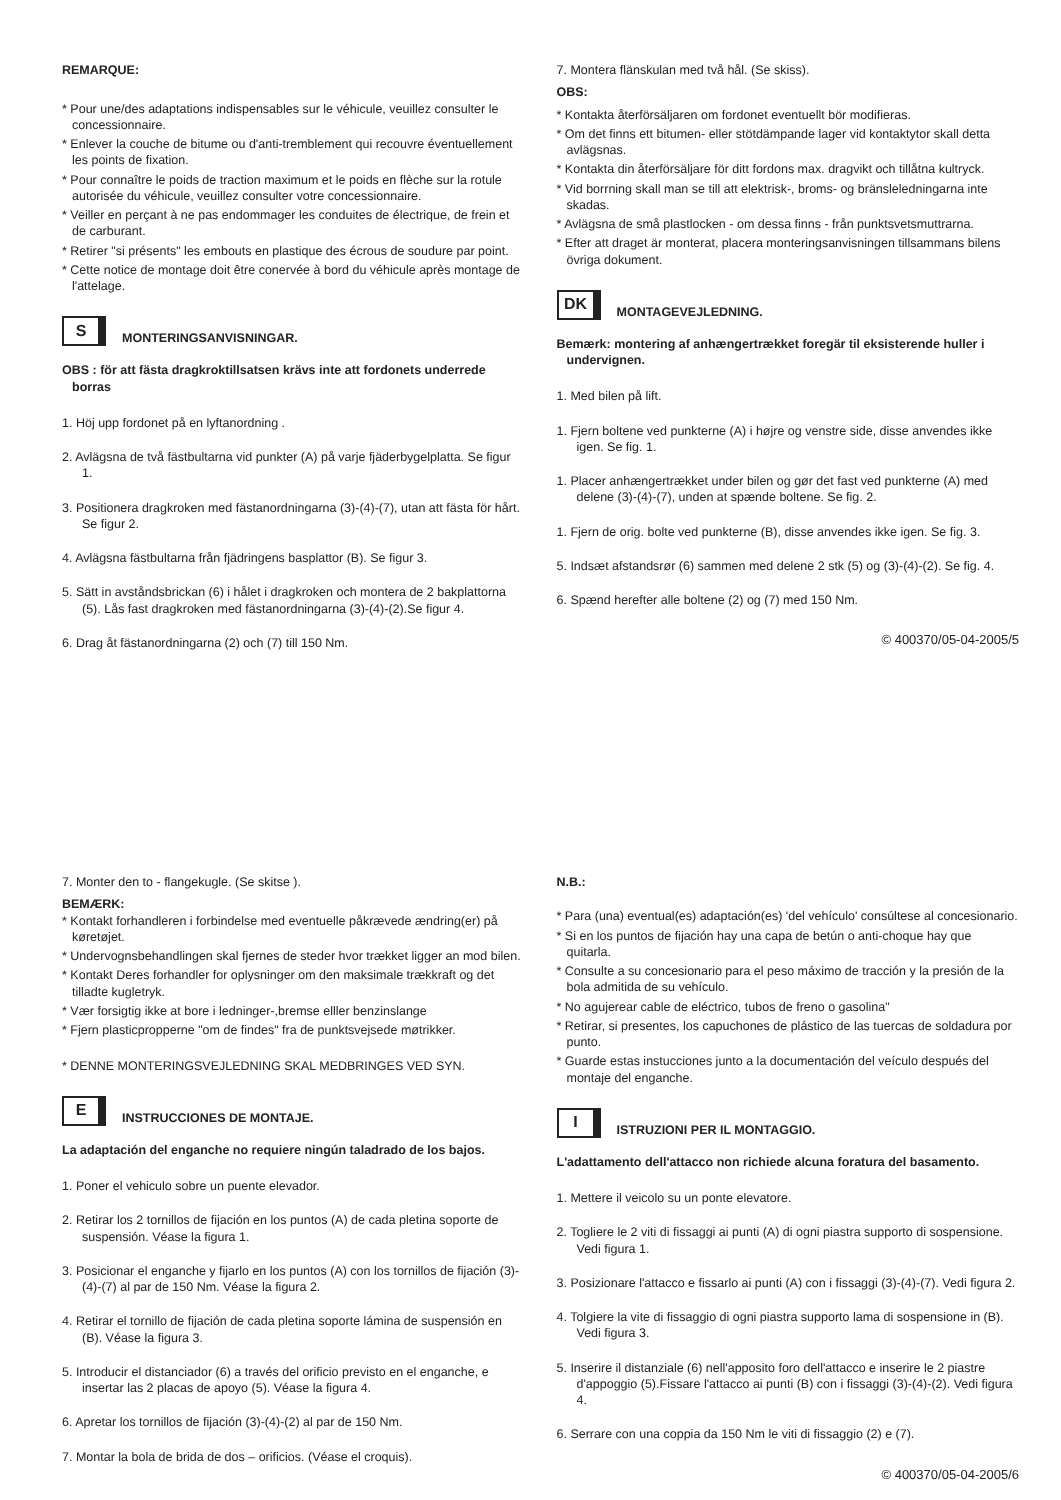REMARQUE:
* Pour une/des adaptations indispensables sur le véhicule, veuillez consulter le concessionnaire.
* Enlever la couche de bitume ou d'anti-tremblement qui recouvre éventuellement les points de fixation.
* Pour connaître le poids de traction maximum et le poids en flèche sur la rotule autorisée du véhicule, veuillez consulter votre concessionnaire.
* Veiller en perçant à ne pas endommager les conduites de électrique, de frein et de carburant.
* Retirer "si présents" les embouts en plastique des écrous de soudure par point.
* Cette notice de montage doit être conervée à bord du véhicule après montage de l'attelage.
S
MONTERINGSANVISNINGAR.
OBS : för att fästa dragkroktillsatsen krävs inte att fordonets underrede borras
1. Höj upp fordonet på en lyftanordning .
2. Avlägsna de två fästbultarna vid punkter (A) på varje fjäderbygelplatta. Se figur 1.
3. Positionera dragkroken med fästanordningarna (3)-(4)-(7), utan att fästa för hårt. Se figur 2.
4. Avlägsna fästbultarna från fjädringens basplattor (B). Se figur 3.
5. Sätt in avståndsbrickan (6) i hålet i dragkroken och montera de 2 bakplattorna (5). Lås fast dragkroken med fästanordningarna (3)-(4)-(2).Se figur 4.
6. Drag åt fästanordningarna (2) och (7) till 150 Nm.
7. Montera flänskulan med två hål. (Se skiss).
OBS:
* Kontakta återförsäljaren om fordonet eventuellt bör modifieras.
* Om det finns ett bitumen- eller stötdämpande lager vid kontaktytor skall detta avlägsnas.
* Kontakta din återförsäljare för ditt fordons max. dragvikt och tillåtna kultryck.
* Vid borrning skall man se till att elektrisk-, broms- og bränsleledningarna inte skadas.
* Avlägsna de små plastlocken - om dessa finns - från punktsvetsmuttrarna.
* Efter att draget är monterat, placera monteringsanvisningen tillsammans bilens övriga dokument.
DK
MONTAGEVEJLEDNING.
Bemærk: montering af anhængertrækket foregär til eksisterende huller i undervignen.
1. Med bilen på lift.
1. Fjern boltene ved punkterne (A) i højre og venstre side, disse anvendes ikke igen. Se fig. 1.
1. Placer anhængertrækket under bilen og gør det fast ved punkterne (A) med delene (3)-(4)-(7), unden at spænde boltene. Se fig. 2.
1. Fjern de orig. bolte ved punkterne (B), disse anvendes ikke igen. Se fig. 3.
5. Indsæt afstandsrør (6) sammen med delene 2 stk (5) og (3)-(4)-(2). Se fig. 4.
6. Spænd herefter alle boltene (2) og (7) med 150 Nm.
© 400370/05-04-2005/5
7. Monter den to - flangekugle. (Se skitse ).
BEMÆRK:
* Kontakt forhandleren i forbindelse med eventuelle påkrævede ændring(er) på køretøjet.
* Undervognsbehandlingen skal fjernes de steder hvor trækket ligger an mod bilen.
* Kontakt Deres forhandler for oplysninger om den maksimale trækkraft og det tilladte kugletryk.
* Vær forsigtig ikke at bore i ledninger-,bremse elller benzinslange
* Fjern plasticpropperne "om de findes" fra de punktsvejsede møtrikker.
* DENNE MONTERINGSVEJLEDNING SKAL MEDBRINGES VED SYN.
E
INSTRUCCIONES DE MONTAJE.
La adaptación del enganche no requiere ningún taladrado de los bajos.
1. Poner el vehiculo sobre un puente elevador.
2. Retirar los 2 tornillos de fijación en los puntos (A) de cada pletina soporte de suspensión. Véase la figura 1.
3. Posicionar el enganche y fijarlo en los puntos (A) con los tornillos de fijación (3)-(4)-(7) al par de 150 Nm. Véase la figura 2.
4. Retirar el tornillo de fijación de cada pletina soporte lámina de suspensión en (B). Véase la figura 3.
5. Introducir el distanciador (6) a través del orificio previsto en el enganche, e insertar las 2 placas de apoyo (5). Véase la figura 4.
6. Apretar los tornillos de fijación (3)-(4)-(2) al par de 150 Nm.
7. Montar la bola de brida de dos – orificios. (Véase el croquis).
N.B.:
* Para (una) eventual(es) adaptación(es) 'del vehículo' consúltese al concesionario.
* Si en los puntos de fijación hay una capa de betún o anti-choque hay que quitarla.
* Consulte a su concesionario para el peso máximo de tracción y la presión de la bola admitida de su vehículo.
* No agujerear cable de eléctrico, tubos de freno o gasolina"
* Retirar, si presentes, los capuchones de plástico de las tuercas de soldadura por punto.
* Guarde estas instucciones junto a la documentación del veículo después del montaje del enganche.
I
ISTRUZIONI PER IL MONTAGGIO.
L'adattamento dell'attacco non richiede alcuna foratura del basamento.
1. Mettere il veicolo su un ponte elevatore.
2. Togliere le 2 viti di fissaggi ai punti (A) di ogni piastra supporto di sospensione. Vedi figura 1.
3. Posizionare l'attacco e fissarlo ai punti (A) con i fissaggi (3)-(4)-(7). Vedi figura 2.
4. Tolgiere la vite di fissaggio di ogni piastra supporto lama di sospensione in (B). Vedi figura 3.
5. Inserire il distanziale (6) nell'apposito foro dell'attacco e inserire le 2 piastre d'appoggio (5).Fissare l'attacco ai punti (B) con i fissaggi (3)-(4)-(2). Vedi figura 4.
6. Serrare con una coppia da 150 Nm le viti di fissaggio (2) e (7).
© 400370/05-04-2005/6